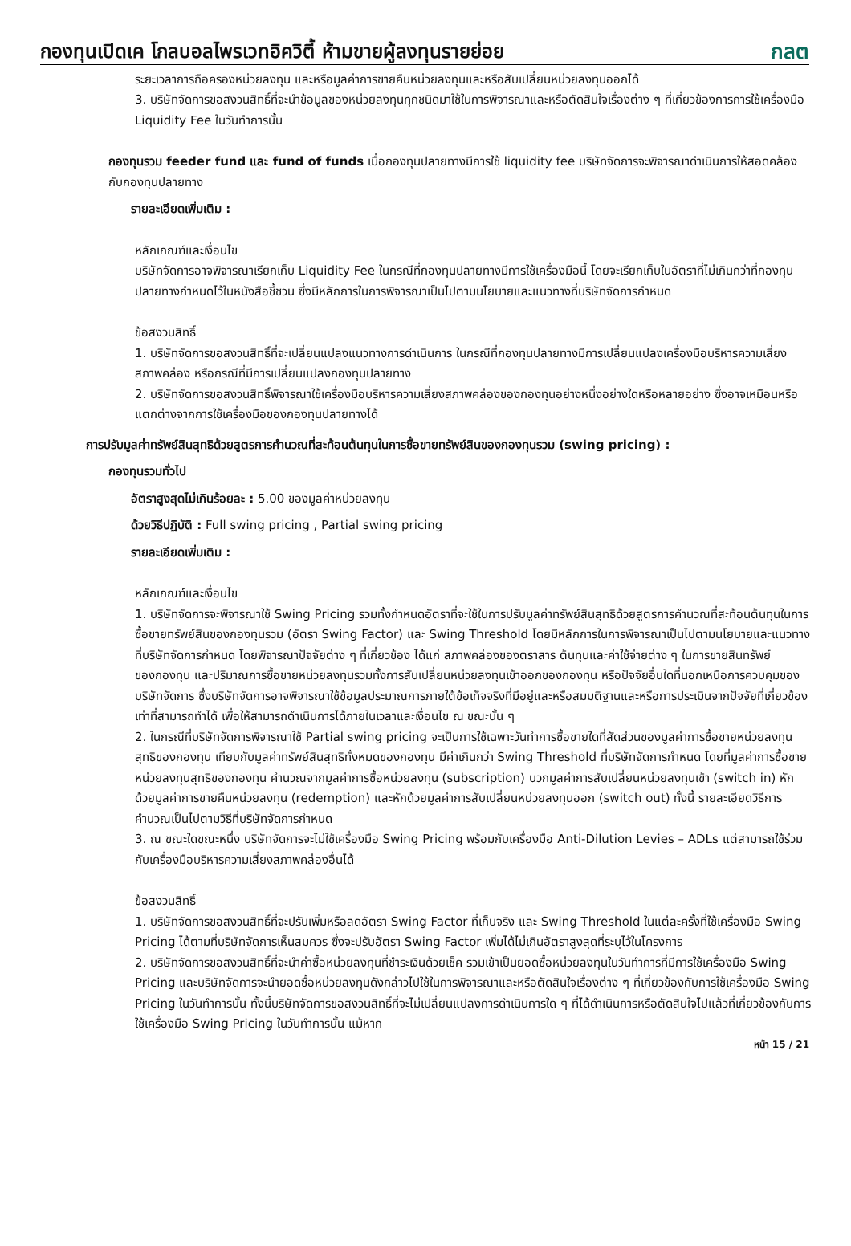กองทุนเปิดเค โกลบอลไพรเวทอิควิตี้ ห้ามขายผู้ลงทุนรายย่อย
กลต
ระยะเวลาการถือครองหน่วยลงทุน และหรือมูลค่าการขายคืนหน่วยลงทุนและหรือสับเปลี่ยนหน่วยลงทุนออกได้
3. บริษัทจัดการขอสงวนสิทธิ์ที่จะนำข้อมูลของหน่วยลงทุนทุกชนิดมาใช้ในการพิจารณาและหรือตัดสินใจเรื่องต่าง ๆ ที่เกี่ยวข้องการการใช้เครื่องมือ Liquidity Fee ในวันทำการนั้น
กองทุนรวม feeder fund และ fund of funds เมื่อกองทุนปลายทางมีการใช้ liquidity fee บริษัทจัดการจะพิจารณาดำเนินการให้สอดคล้องกับกองทุนปลายทาง
รายละเอียดเพิ่มเติม :
หลักเกณฑ์และเงื่อนไข
บริษัทจัดการอาจพิจารณาเรียกเก็บ Liquidity Fee ในกรณีที่กองทุนปลายทางมีการใช้เครื่องมือนี้ โดยจะเรียกเก็บในอัตราที่ไม่เกินกว่าที่กองทุนปลายทางกำหนดไว้ในหนังสือชี้ชวน ซึ่งมีหลักการในการพิจารณาเป็นไปตามนโยบายและแนวทางที่บริษัทจัดการกำหนด
ข้อสงวนสิทธิ์
1. บริษัทจัดการขอสงวนสิทธิ์ที่จะเปลี่ยนแปลงแนวทางการดำเนินการ ในกรณีที่กองทุนปลายทางมีการเปลี่ยนแปลงเครื่องมือบริหารความเสี่ยงสภาพคล่อง หรือกรณีที่มีการเปลี่ยนแปลงกองทุนปลายทาง
2. บริษัทจัดการขอสงวนสิทธิ์พิจารณาใช้เครื่องมือบริหารความเสี่ยงสภาพคล่องของกองทุนอย่างหนึ่งอย่างใดหรือหลายอย่าง ซึ่งอาจเหมือนหรือแตกต่างจากการใช้เครื่องมือของกองทุนปลายทางได้
การปรับมูลค่าทรัพย์สินสุทธิด้วยสูตรการคำนวณที่สะท้อนต้นทุนในการซื้อขายทรัพย์สินของกองทุนรวม (swing pricing) :
กองทุนรวมทั่วไป
อัตราสูงสุดไม่เกินร้อยละ : 5.00 ของมูลค่าหน่วยลงทุน
ด้วยวิธีปฏิบัติ : Full swing pricing , Partial swing pricing
รายละเอียดเพิ่มเติม :
หลักเกณฑ์และเงื่อนไข
1. บริษัทจัดการจะพิจารณาใช้ Swing Pricing รวมทั้งกำหนดอัตราที่จะใช้ในการปรับมูลค่าทรัพย์สินสุทธิด้วยสูตรการคำนวณที่สะท้อนต้นทุนในการซื้อขายทรัพย์สินของกองทุนรวม (อัตรา Swing Factor) และ Swing Threshold โดยมีหลักการในการพิจารณาเป็นไปตามนโยบายและแนวทางที่บริษัทจัดการกำหนด โดยพิจารณาปัจจัยต่าง ๆ ที่เกี่ยวข้อง ได้แก่ สภาพคล่องของตราสาร ต้นทุนและค่าใช้จ่ายต่าง ๆ ในการขายสินทรัพย์ของกองทุน และปริมาณการซื้อขายหน่วยลงทุนรวมทั้งการสับเปลี่ยนหน่วยลงทุนเข้าออกของกองทุน หรือปัจจัยอื่นใดที่นอกเหนือการควบคุมของบริษัทจัดการ ซึ่งบริษัทจัดการอาจพิจารณาใช้ข้อมูลประมาณการภายใต้ข้อเท็จจริงที่มีอยู่และหรือสมมติฐานและหรือการประเมินจากปัจจัยที่เกี่ยวข้องเท่าที่สามารถทำได้ เพื่อให้สามารถดำเนินการได้ภายในเวลาและเงื่อนไข ณ ขณะนั้น ๆ
2. ในกรณีที่บริษัทจัดการพิจารณาใช้ Partial swing pricing จะเป็นการใช้เฉพาะวันทำการซื้อขายใดที่สัดส่วนของมูลค่าการซื้อขายหน่วยลงทุนสุทธิของกองทุน เทียบกับมูลค่าทรัพย์สินสุทธิทั้งหมดของกองทุน มีค่าเกินกว่า Swing Threshold ที่บริษัทจัดการกำหนด โดยที่มูลค่าการซื้อขายหน่วยลงทุนสุทธิของกองทุน คำนวณจากมูลค่าการซื้อหน่วยลงทุน (subscription) บวกมูลค่าการสับเปลี่ยนหน่วยลงทุนเข้า (switch in) หักด้วยมูลค่าการขายคืนหน่วยลงทุน (redemption) และหักด้วยมูลค่าการสับเปลี่ยนหน่วยลงทุนออก (switch out) ทั้งนี้ รายละเอียดวิธีการคำนวณเป็นไปตามวิธีที่บริษัทจัดการกำหนด
3. ณ ขณะใดขณะหนึ่ง บริษัทจัดการจะไม่ใช้เครื่องมือ Swing Pricing พร้อมกับเครื่องมือ Anti-Dilution Levies – ADLs แต่สามารถใช้ร่วมกับเครื่องมือบริหารความเสี่ยงสภาพคล่องอื่นได้
ข้อสงวนสิทธิ์
1. บริษัทจัดการขอสงวนสิทธิ์ที่จะปรับเพิ่มหรือลดอัตรา Swing Factor ที่เก็บจริง และ Swing Threshold ในแต่ละครั้งที่ใช้เครื่องมือ Swing Pricing ได้ตามที่บริษัทจัดการเห็นสมควร ซึ่งจะปรับอัตรา Swing Factor เพิ่มได้ไม่เกินอัตราสูงสุดที่ระบุไว้ในโครงการ
2. บริษัทจัดการขอสงวนสิทธิ์ที่จะนำค่าซื้อหน่วยลงทุนที่ชำระเงินด้วยเช็ค รวมเข้าเป็นยอดซื้อหน่วยลงทุนในวันทำการที่มีการใช้เครื่องมือ Swing Pricing และบริษัทจัดการจะนำยอดซื้อหน่วยลงทุนดังกล่าวไปใช้ในการพิจารณาและหรือตัดสินใจเรื่องต่าง ๆ ที่เกี่ยวข้องกับการใช้เครื่องมือ Swing Pricing ในวันทำการนั้น ทั้งนี้บริษัทจัดการขอสงวนสิทธิ์ที่จะไม่เปลี่ยนแปลงการดำเนินการใด ๆ ที่ได้ดำเนินการหรือตัดสินใจไปแล้วที่เกี่ยวข้องกับการใช้เครื่องมือ Swing Pricing ในวันทำการนั้น แม้หาก
หน้า 15 / 21